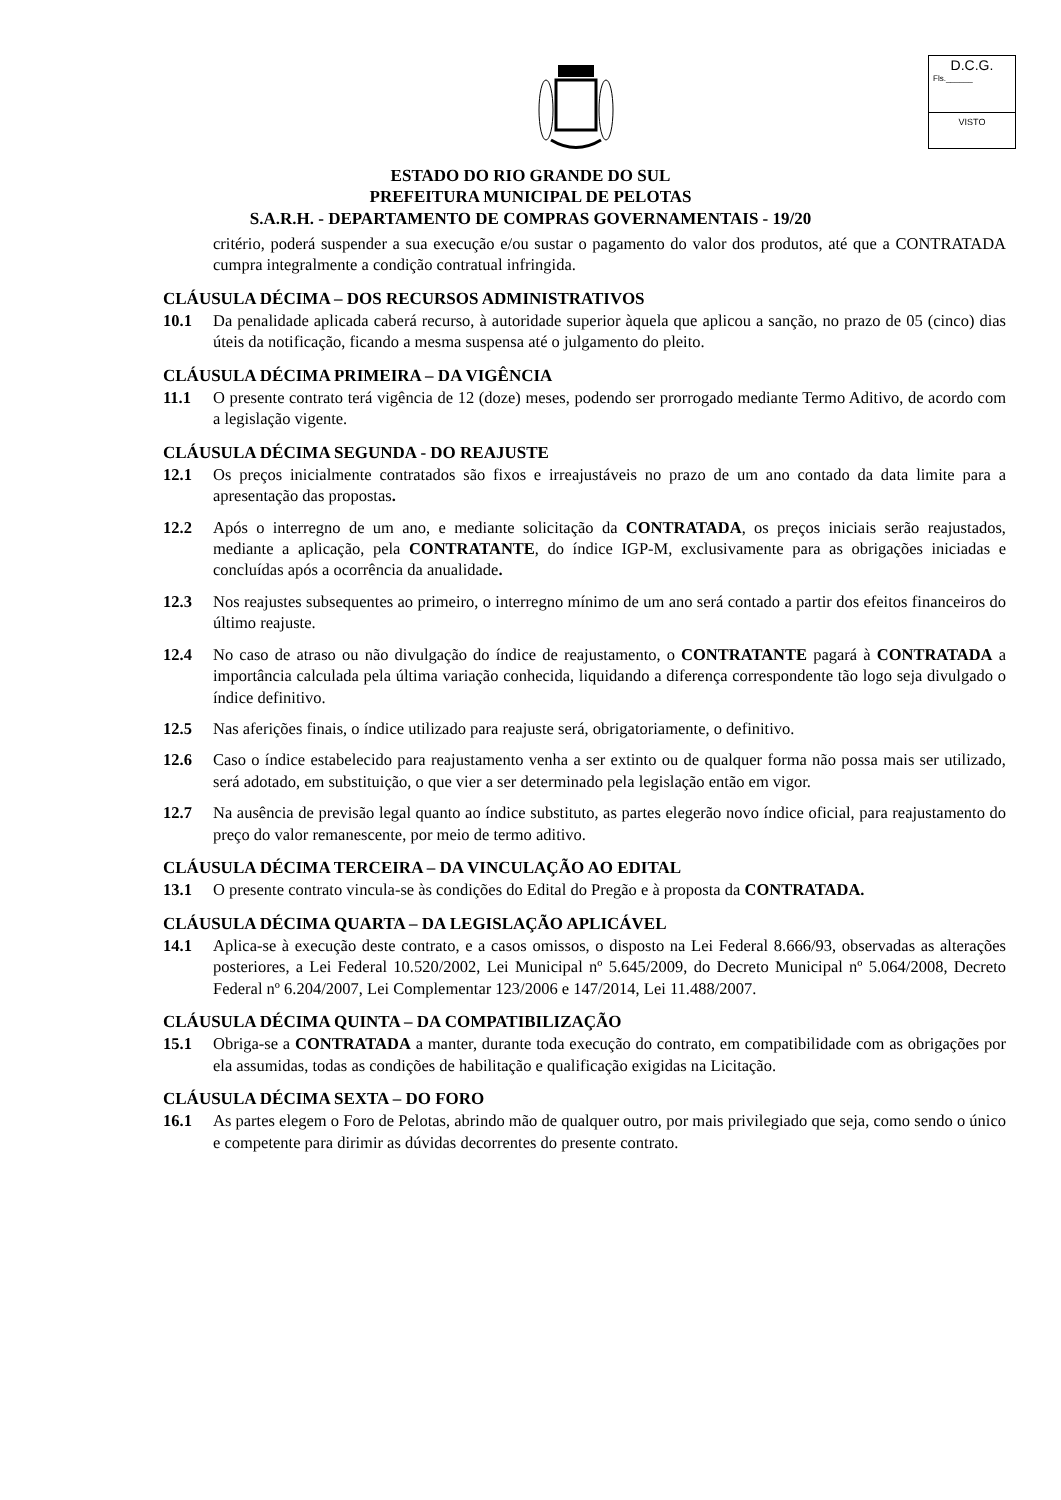D.C.G.
Fls.______
VISTO
ESTADO DO RIO GRANDE DO SUL
PREFEITURA MUNICIPAL DE PELOTAS
S.A.R.H. - DEPARTAMENTO DE COMPRAS GOVERNAMENTAIS - 19/20
critério, poderá suspender a sua execução e/ou sustar o pagamento do valor dos produtos, até que a CONTRATADA cumpra integralmente a condição contratual infringida.
CLÁUSULA DÉCIMA – DOS RECURSOS ADMINISTRATIVOS
10.1 Da penalidade aplicada caberá recurso, à autoridade superior àquela que aplicou a sanção, no prazo de 05 (cinco) dias úteis da notificação, ficando a mesma suspensa até o julgamento do pleito.
CLÁUSULA DÉCIMA PRIMEIRA – DA VIGÊNCIA
11.1 O presente contrato terá vigência de 12 (doze) meses, podendo ser prorrogado mediante Termo Aditivo, de acordo com a legislação vigente.
CLÁUSULA DÉCIMA SEGUNDA - DO REAJUSTE
12.1 Os preços inicialmente contratados são fixos e irreajustáveis no prazo de um ano contado da data limite para a apresentação das propostas.
12.2 Após o interregno de um ano, e mediante solicitação da CONTRATADA, os preços iniciais serão reajustados, mediante a aplicação, pela CONTRATANTE, do índice IGP-M, exclusivamente para as obrigações iniciadas e concluídas após a ocorrência da anualidade.
12.3 Nos reajustes subsequentes ao primeiro, o interregno mínimo de um ano será contado a partir dos efeitos financeiros do último reajuste.
12.4 No caso de atraso ou não divulgação do índice de reajustamento, o CONTRATANTE pagará à CONTRATADA a importância calculada pela última variação conhecida, liquidando a diferença correspondente tão logo seja divulgado o índice definitivo.
12.5 Nas aferições finais, o índice utilizado para reajuste será, obrigatoriamente, o definitivo.
12.6 Caso o índice estabelecido para reajustamento venha a ser extinto ou de qualquer forma não possa mais ser utilizado, será adotado, em substituição, o que vier a ser determinado pela legislação então em vigor.
12.7 Na ausência de previsão legal quanto ao índice substituto, as partes elegerão novo índice oficial, para reajustamento do preço do valor remanescente, por meio de termo aditivo.
CLÁUSULA DÉCIMA TERCEIRA – DA VINCULAÇÃO AO EDITAL
13.1 O presente contrato vincula-se às condições do Edital do Pregão e à proposta da CONTRATADA.
CLÁUSULA DÉCIMA QUARTA – DA LEGISLAÇÃO APLICÁVEL
14.1 Aplica-se à execução deste contrato, e a casos omissos, o disposto na Lei Federal 8.666/93, observadas as alterações posteriores, a Lei Federal 10.520/2002, Lei Municipal nº 5.645/2009, do Decreto Municipal nº 5.064/2008, Decreto Federal nº 6.204/2007, Lei Complementar 123/2006 e 147/2014, Lei 11.488/2007.
CLÁUSULA DÉCIMA QUINTA – DA COMPATIBILIZAÇÃO
15.1 Obriga-se a CONTRATADA a manter, durante toda execução do contrato, em compatibilidade com as obrigações por ela assumidas, todas as condições de habilitação e qualificação exigidas na Licitação.
CLÁUSULA DÉCIMA SEXTA – DO FORO
16.1 As partes elegem o Foro de Pelotas, abrindo mão de qualquer outro, por mais privilegiado que seja, como sendo o único e competente para dirimir as dúvidas decorrentes do presente contrato.